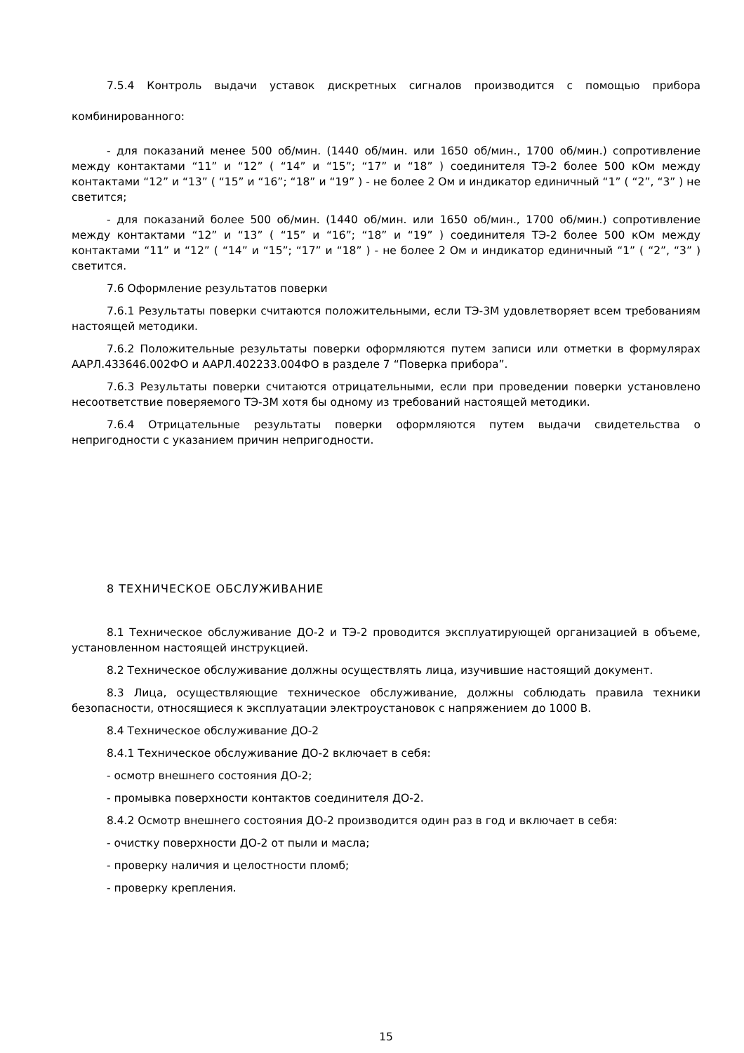7.5.4 Контроль выдачи уставок дискретных сигналов производится с помощью прибора комбинированного:
- для показаний менее 500 об/мин. (1440 об/мин. или 1650 об/мин., 1700 об/мин.) сопротивление между контактами “11” и “12” ( “14” и “15”; “17” и “18” ) соединителя ТЭ-2 более 500 кОм между контактами “12” и “13” ( “15” и “16”; “18” и “19” ) - не более 2 Ом и индикатор единичный “1” ( “2”, “3” ) не светится;
- для показаний более 500 об/мин. (1440 об/мин. или 1650 об/мин., 1700 об/мин.) сопротивление между контактами “12” и “13” ( “15” и “16”; “18” и “19” ) соединителя ТЭ-2 более 500 кОм между контактами “11” и “12” ( “14” и “15”; “17” и “18” ) - не более 2 Ом и индикатор единичный “1” ( “2”, “3” ) светится.
7.6 Оформление результатов поверки
7.6.1 Результаты поверки считаются положительными, если ТЭ-3М удовлетворяет всем требованиям настоящей методики.
7.6.2 Положительные результаты поверки оформляются путем записи или отметки в формулярах ААРЛ.433646.002ФО и ААРЛ.402233.004ФО в разделе 7 “Поверка прибора”.
7.6.3 Результаты поверки считаются отрицательными, если при проведении поверки установлено несоответствие поверяемого ТЭ-3М хотя бы одному из требований настоящей методики.
7.6.4 Отрицательные результаты поверки оформляются путем выдачи свидетельства о непригодности с указанием причин непригодности.
8 ТЕХНИЧЕСКОЕ ОБСЛУЖИВАНИЕ
8.1 Техническое обслуживание ДО-2 и ТЭ-2 проводится эксплуатирующей организацией в объеме, установленном настоящей инструкцией.
8.2 Техническое обслуживание должны осуществлять лица, изучившие настоящий документ.
8.3 Лица, осуществляющие техническое обслуживание, должны соблюдать правила техники безопасности, относящиеся к эксплуатации электроустановок с напряжением до 1000 В.
8.4 Техническое обслуживание ДО-2
8.4.1 Техническое обслуживание ДО-2 включает в себя:
- осмотр внешнего состояния ДО-2;
- промывка поверхности контактов соединителя ДО-2.
8.4.2 Осмотр внешнего состояния ДО-2 производится один раз в год и включает в себя:
- очистку поверхности ДО-2 от пыли и масла;
- проверку наличия и целостности пломб;
- проверку крепления.
15